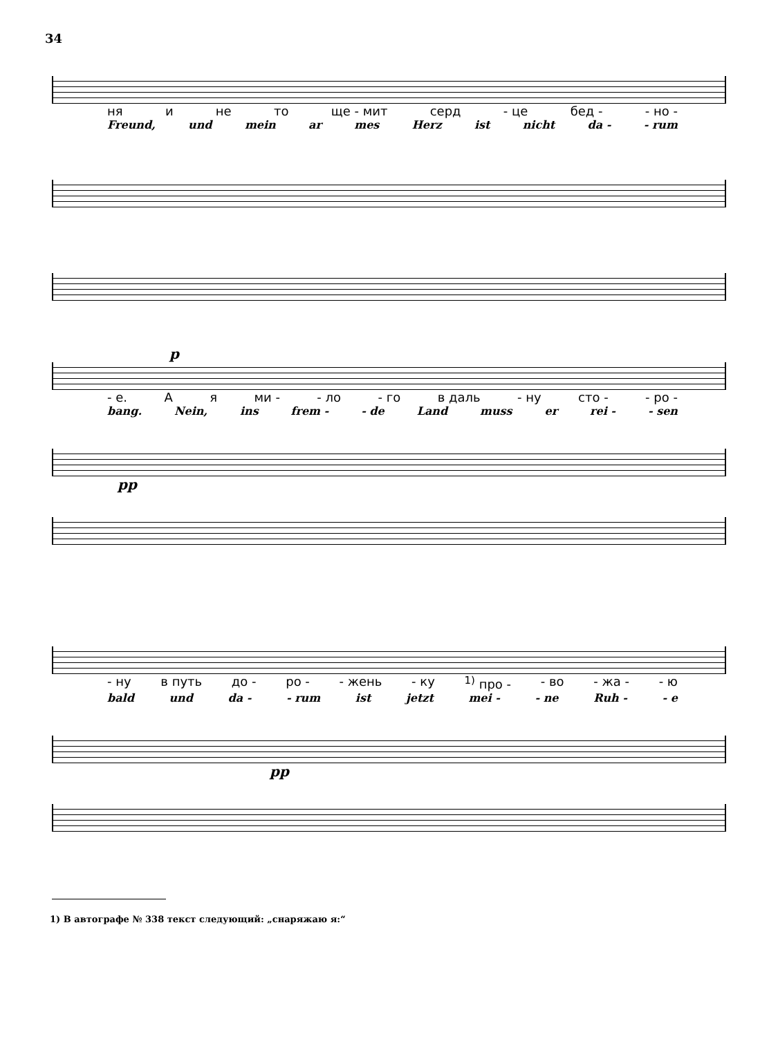34
ня и не то ще - мит серд - це бед - - но -
Freund, und mein ar mes Herz ist nicht da - - rum
p
- е. А я ми - - ло - го в даль - ну сто - - ро -
bang. Nein, ins frem - - de Land muss er rei - - sen
pp
- ну в путь до - ро - - жень - ку <sup>1)</sup> про - - во - жа - - ю
bald und da - - rum ist jetzt mei - - ne Ruh - - e
pp
1) В автографе № 338 текст следующий: „снаряжаю я:“